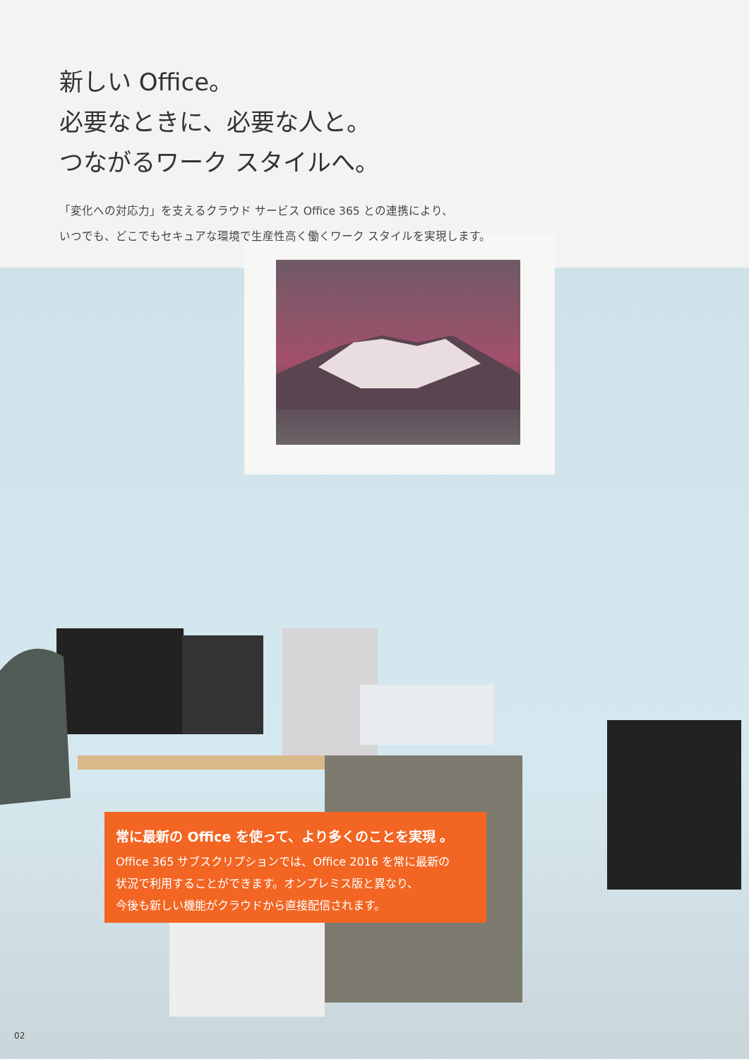新しい Office。
必要なときに、必要な人と。
つながるワーク スタイルへ。
「変化への対応力」を支えるクラウド サービス Office 365 との連携により、
いつでも、どこでもセキュアな環境で生産性高く働くワーク スタイルを実現します。
常に最新の Office を使って、より多くのことを実現 。
Office 365 サブスクリプションでは、Office 2016 を常に最新の
状況で利用することができます。オンプレミス版と異なり、
今後も新しい機能がクラウドから直接配信されます。
02